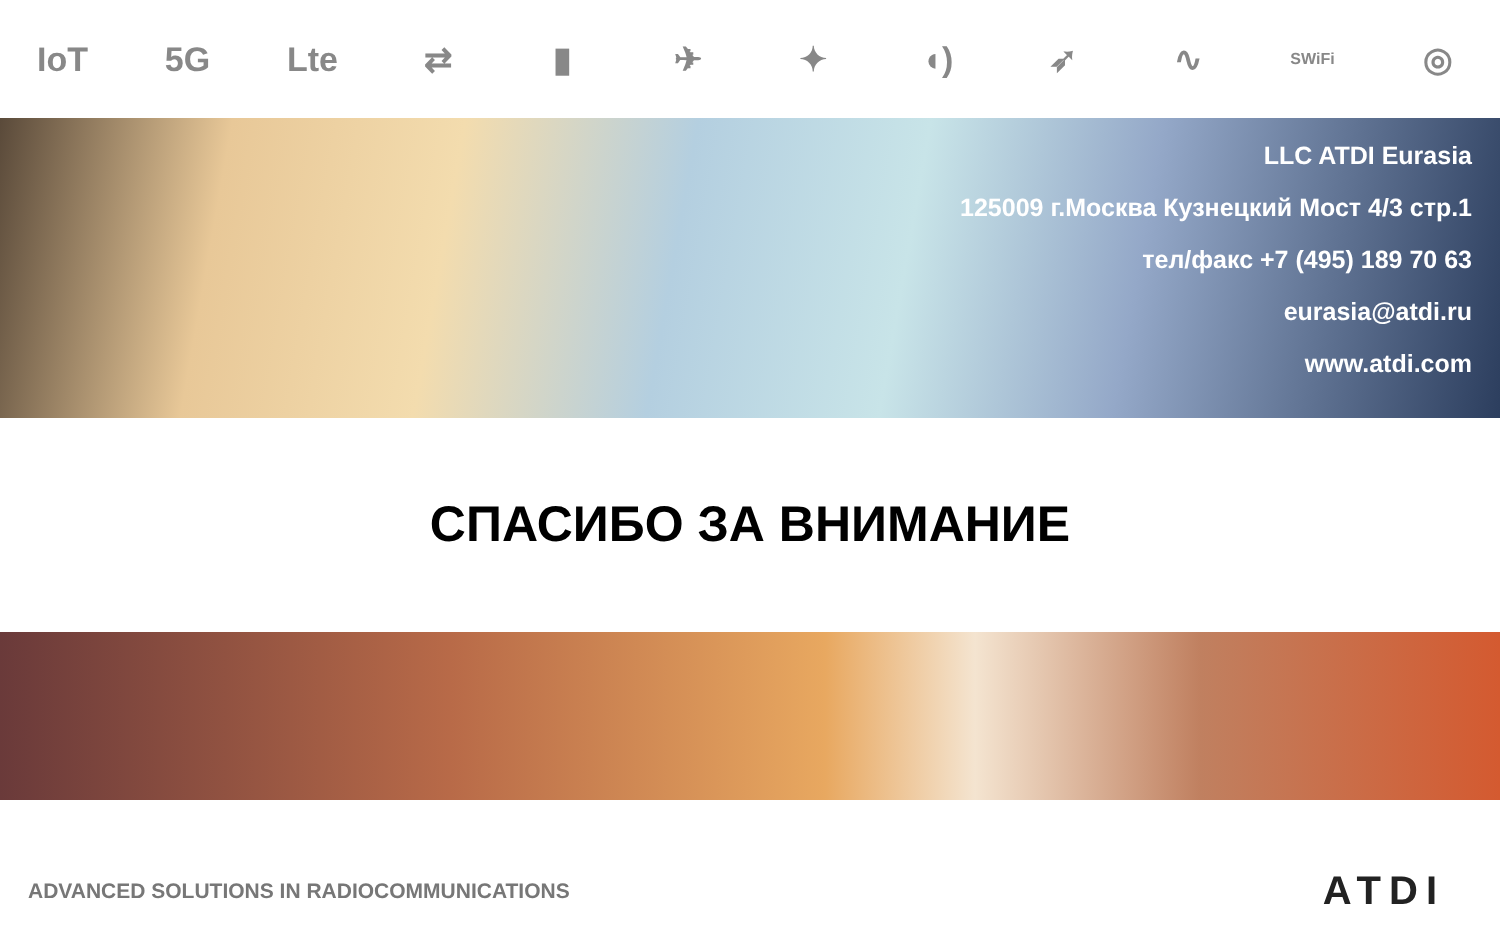IoT 5G Lte ⇄ ▮ ✈ ✦ ◖) ➶ ∿ SWiFi ◎
LLC ATDI Eurasia
125009 г.Москва Кузнецкий Мост 4/3 стр.1
тел/факс +7 (495) 189 70 63
eurasia@atdi.ru
www.atdi.com
СПАСИБО ЗА ВНИМАНИЕ
ADVANCED SOLUTIONS IN RADIOCOMMUNICATIONS ATDI